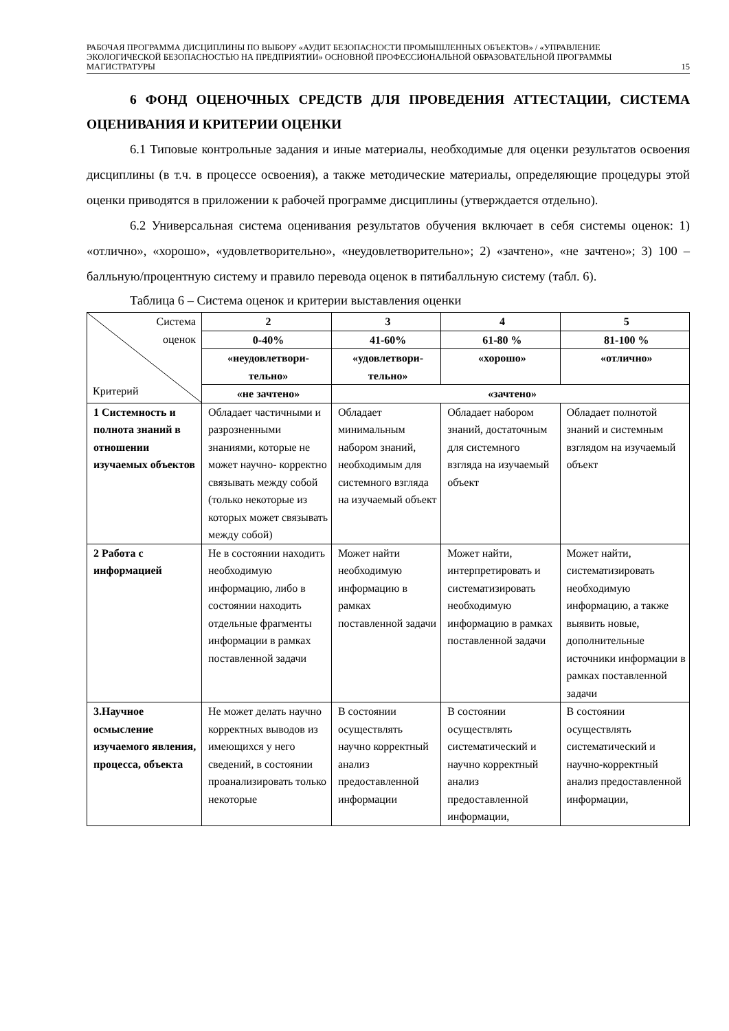РАБОЧАЯ ПРОГРАММА ДИСЦИПЛИНЫ ПО ВЫБОРУ «АУДИТ БЕЗОПАСНОСТИ ПРОМЫШЛЕННЫХ ОБЪЕКТОВ» / «УПРАВЛЕНИЕ ЭКОЛОГИЧЕСКОЙ БЕЗОПАСНОСТЬЮ НА ПРЕДПРИЯТИИ» ОСНОВНОЙ ПРОФЕССИОНАЛЬНОЙ ОБРАЗОВАТЕЛЬНОЙ ПРОГРАММЫ МАГИСТРАТУРЫ
15
6 ФОНД ОЦЕНОЧНЫХ СРЕДСТВ ДЛЯ ПРОВЕДЕНИЯ АТТЕСТАЦИИ, СИСТЕМА ОЦЕНИВАНИЯ И КРИТЕРИИ ОЦЕНКИ
6.1 Типовые контрольные задания и иные материалы, необходимые для оценки результатов освоения дисциплины (в т.ч. в процессе освоения), а также методические материалы, определяющие процедуры этой оценки приводятся в приложении к рабочей программе дисциплины (утверждается отдельно).
6.2 Универсальная система оценивания результатов обучения включает в себя системы оценок: 1) «отлично», «хорошо», «удовлетворительно», «неудовлетворительно»; 2) «зачтено», «не зачтено»; 3) 100 – балльную/процентную систему и правило перевода оценок в пятибалльную систему (табл. 6).
Таблица 6 – Система оценок и критерии выставления оценки
| Система оценок Критерий | 2 | 3 | 4 | 5 |
| | 0-40% | 41-60% | 61-80 % | 81-100 % |
| | «неудовлетвори- тельно» | «удовлетвори- тельно» | «хорошо» | «отлично» |
| | «не зачтено» | «зачтено» | | |
| 1 Системность и полнота знаний в отношении изучаемых объектов | Обладает частичными и разрозненными знаниями, которые не может научно- корректно связывать между собой (только некоторые из которых может связывать между собой) | Обладает минимальным набором знаний, необходимым для системного взгляда на изучаемый объект | Обладает набором знаний, достаточным для системного взгляда на изучаемый объект | Обладает полнотой знаний и системным взглядом на изучаемый объект |
| 2 Работа с информацией | Не в состоянии находить необходимую информацию, либо в состоянии находить отдельные фрагменты информации в рамках поставленной задачи | Может найти необходимую информацию в рамках поставленной задачи | Может найти, интерпретировать и систематизировать необходимую информацию в рамках поставленной задачи | Может найти, систематизировать необходимую информацию, а также выявить новые, дополнительные источники информации в рамках поставленной задачи |
| 3.Научное осмысление изучаемого явления, процесса, объекта | Не может делать научно корректных выводов из имеющихся у него сведений, в состоянии проанализировать только некоторые | В состоянии осуществлять научно корректный анализ предоставленной информации | В состоянии осуществлять систематический и научно корректный анализ предоставленной информации, | В состоянии осуществлять систематический и научно-корректный анализ предоставленной информации, |